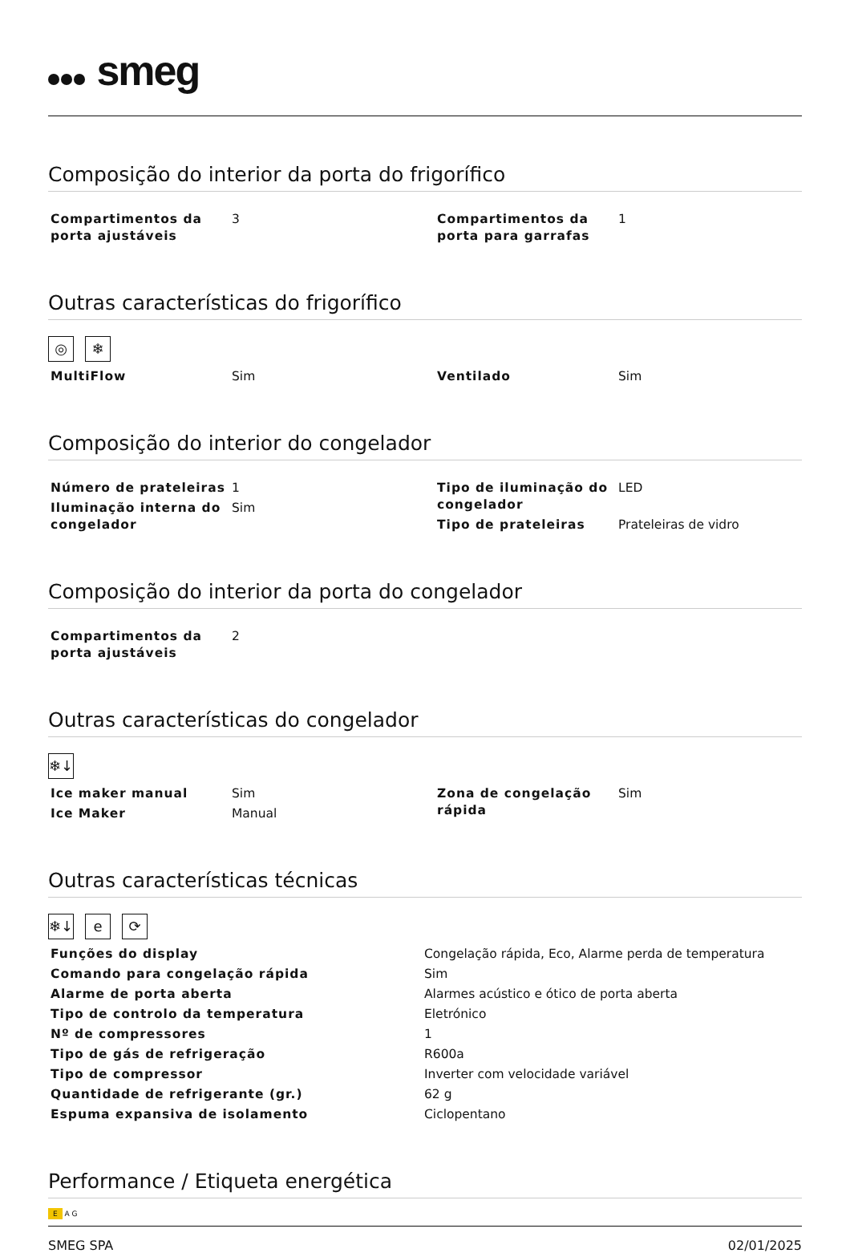smeg
Composição do interior da porta do frigorífico
| Compartimentos da porta ajustáveis | 3 | Compartimentos da porta para garrafas | 1 |
Outras características do frigorífico
◎ ❄
| MultiFlow | Sim | Ventilado | Sim |
Composição do interior do congelador
| Número de prateleiras | 1 | Tipo de iluminação do congelador | LED |
| Iluminação interna do congelador | Sim | | |
| | | Tipo de prateleiras | Prateleiras de vidro |
Composição do interior da porta do congelador
| Compartimentos da porta ajustáveis | 2 | | |
Outras características do congelador
❄↓
| Ice maker manual | Sim | Zona de congelação rápida | Sim |
| Ice Maker | Manual | | |
Outras características técnicas
❄↓ e ⟳
| Funções do display | Congelação rápida, Eco, Alarme perda de temperatura |
| Comando para congelação rápida | Sim |
| Alarme de porta aberta | Alarmes acústico e ótico de porta aberta |
| Tipo de controlo da temperatura | Eletrónico |
| Nº de compressores | 1 |
| Tipo de gás de refrigeração | R600a |
| Tipo de compressor | Inverter com velocidade variável |
| Quantidade de refrigerante (gr.) | 62 g |
| Espuma expansiva de isolamento | Ciclopentano |
Performance / Etiqueta energética
E A G
SMEG SPA 02/01/2025